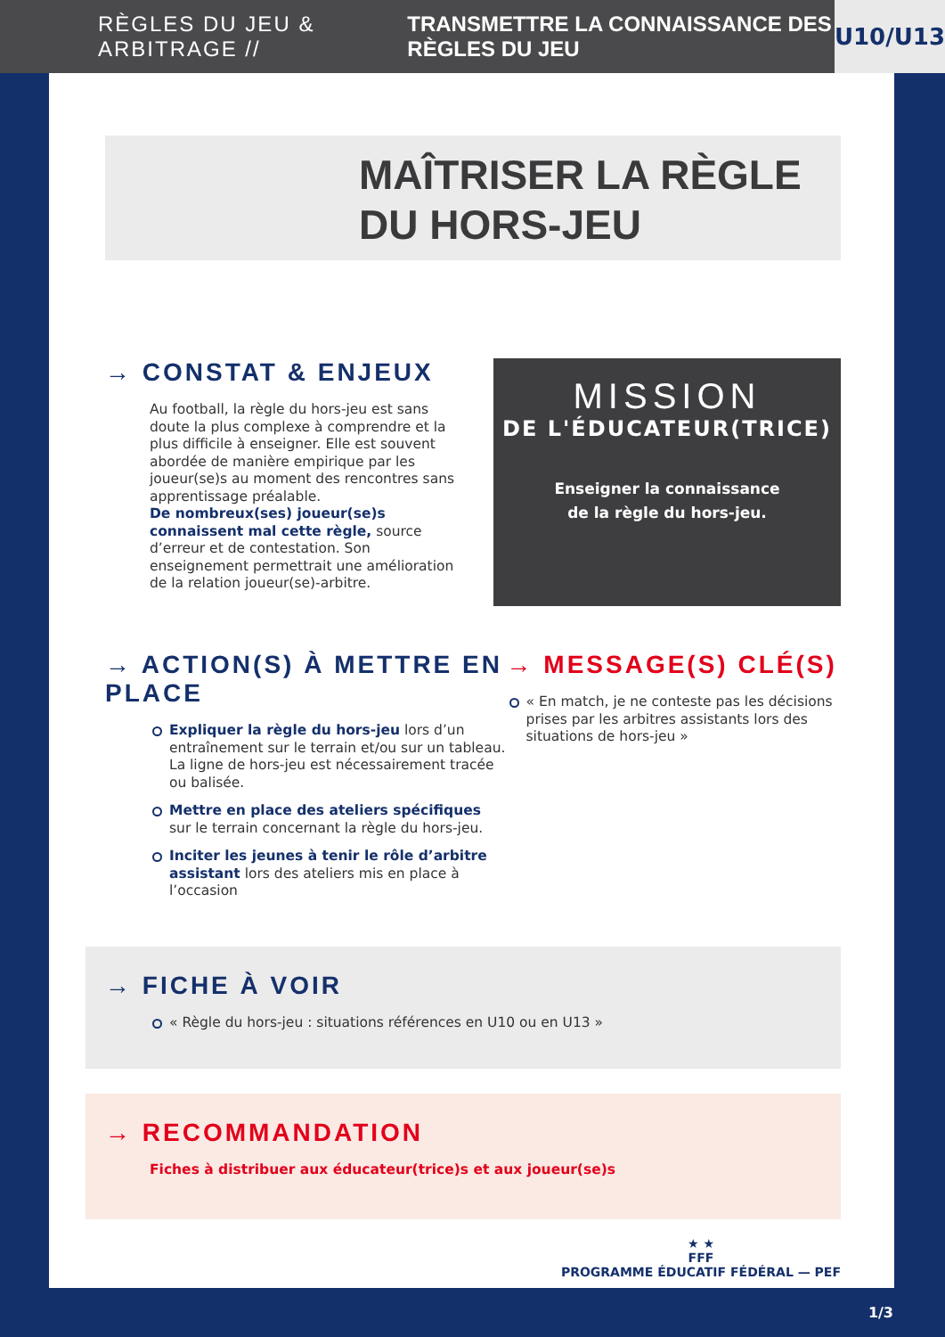RÈGLES DU JEU & ARBITRAGE // TRANSMETTRE LA CONNAISSANCE DES RÈGLES DU JEU U10/U13
MAÎTRISER LA RÈGLE
DU HORS-JEU
→ CONSTAT & ENJEUX
Au football, la règle du hors-jeu est sans doute la plus complexe à comprendre et la plus difficile à enseigner. Elle est souvent abordée de manière empirique par les joueur(se)s au moment des rencontres sans apprentissage préalable.
De nombreux(ses) joueur(se)s connaissent mal cette règle, source d’erreur et de contestation. Son enseignement permettrait une amélioration de la relation joueur(se)-arbitre.
MISSION
DE L'ÉDUCATEUR(TRICE)
Enseigner la connaissance
de la règle du hors-jeu.
→ ACTION(S) À METTRE EN PLACE
Expliquer la règle du hors-jeu lors d’un entraînement sur le terrain et/ou sur un tableau. La ligne de hors-jeu est nécessairement tracée ou balisée.
Mettre en place des ateliers spécifiques sur le terrain concernant la règle du hors-jeu.
Inciter les jeunes à tenir le rôle d’arbitre assistant lors des ateliers mis en place à l’occasion
→ MESSAGE(S) CLÉ(S)
« En match, je ne conteste pas les décisions prises par les arbitres assistants lors des situations de hors-jeu »
→ FICHE À VOIR
« Règle du hors-jeu : situations références en U10 ou en U13 »
→ RECOMMANDATION
Fiches à distribuer aux éducateur(trice)s et aux joueur(se)s
★ ★
FFF
PROGRAMME ÉDUCATIF FÉDÉRAL — PEF
1/3